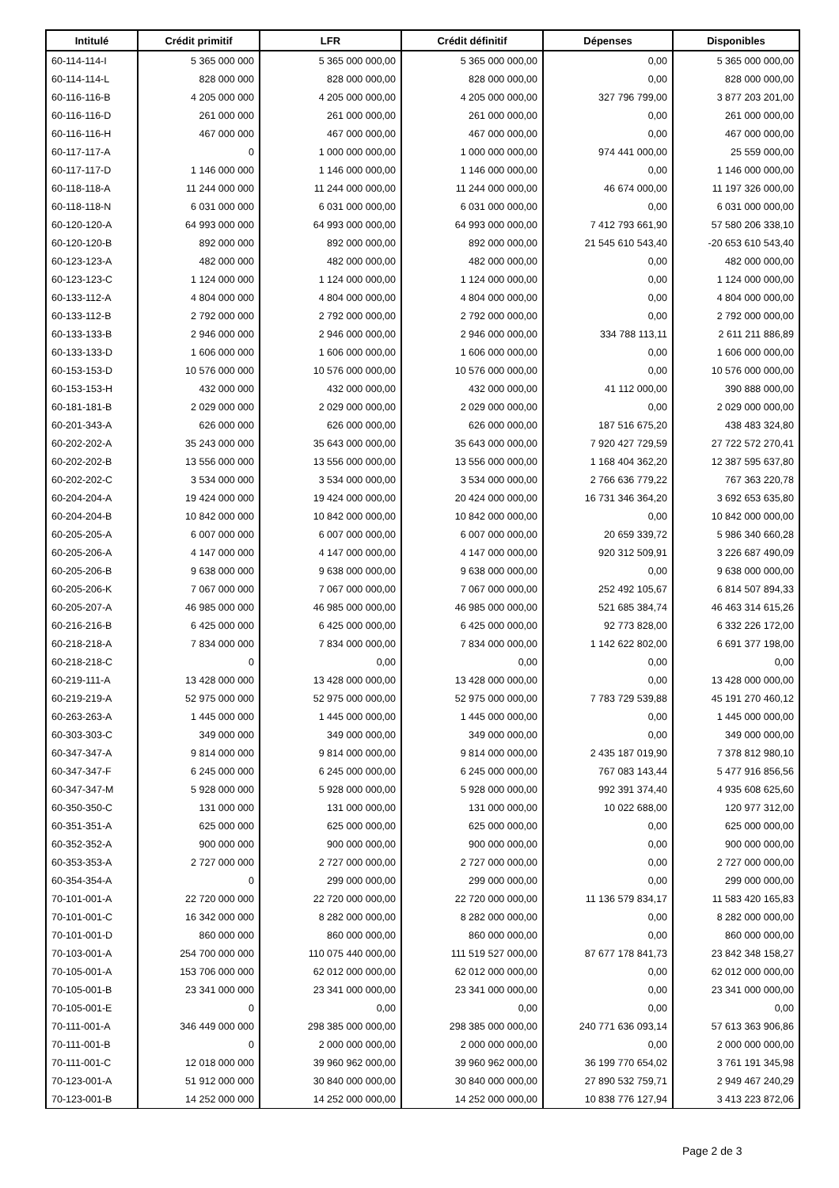| Intitulé | Crédit primitif | LFR | Crédit définitif | Dépenses | Disponibles |
| --- | --- | --- | --- | --- | --- |
| 60-114-114-I | 5 365 000 000 | 5 365 000 000,00 | 5 365 000 000,00 | 0,00 | 5 365 000 000,00 |
| 60-114-114-L | 828 000 000 | 828 000 000,00 | 828 000 000,00 | 0,00 | 828 000 000,00 |
| 60-116-116-B | 4 205 000 000 | 4 205 000 000,00 | 4 205 000 000,00 | 327 796 799,00 | 3 877 203 201,00 |
| 60-116-116-D | 261 000 000 | 261 000 000,00 | 261 000 000,00 | 0,00 | 261 000 000,00 |
| 60-116-116-H | 467 000 000 | 467 000 000,00 | 467 000 000,00 | 0,00 | 467 000 000,00 |
| 60-117-117-A | 0 | 1 000 000 000,00 | 1 000 000 000,00 | 974 441 000,00 | 25 559 000,00 |
| 60-117-117-D | 1 146 000 000 | 1 146 000 000,00 | 1 146 000 000,00 | 0,00 | 1 146 000 000,00 |
| 60-118-118-A | 11 244 000 000 | 11 244 000 000,00 | 11 244 000 000,00 | 46 674 000,00 | 11 197 326 000,00 |
| 60-118-118-N | 6 031 000 000 | 6 031 000 000,00 | 6 031 000 000,00 | 0,00 | 6 031 000 000,00 |
| 60-120-120-A | 64 993 000 000 | 64 993 000 000,00 | 64 993 000 000,00 | 7 412 793 661,90 | 57 580 206 338,10 |
| 60-120-120-B | 892 000 000 | 892 000 000,00 | 892 000 000,00 | 21 545 610 543,40 | -20 653 610 543,40 |
| 60-123-123-A | 482 000 000 | 482 000 000,00 | 482 000 000,00 | 0,00 | 482 000 000,00 |
| 60-123-123-C | 1 124 000 000 | 1 124 000 000,00 | 1 124 000 000,00 | 0,00 | 1 124 000 000,00 |
| 60-133-112-A | 4 804 000 000 | 4 804 000 000,00 | 4 804 000 000,00 | 0,00 | 4 804 000 000,00 |
| 60-133-112-B | 2 792 000 000 | 2 792 000 000,00 | 2 792 000 000,00 | 0,00 | 2 792 000 000,00 |
| 60-133-133-B | 2 946 000 000 | 2 946 000 000,00 | 2 946 000 000,00 | 334 788 113,11 | 2 611 211 886,89 |
| 60-133-133-D | 1 606 000 000 | 1 606 000 000,00 | 1 606 000 000,00 | 0,00 | 1 606 000 000,00 |
| 60-153-153-D | 10 576 000 000 | 10 576 000 000,00 | 10 576 000 000,00 | 0,00 | 10 576 000 000,00 |
| 60-153-153-H | 432 000 000 | 432 000 000,00 | 432 000 000,00 | 41 112 000,00 | 390 888 000,00 |
| 60-181-181-B | 2 029 000 000 | 2 029 000 000,00 | 2 029 000 000,00 | 0,00 | 2 029 000 000,00 |
| 60-201-343-A | 626 000 000 | 626 000 000,00 | 626 000 000,00 | 187 516 675,20 | 438 483 324,80 |
| 60-202-202-A | 35 243 000 000 | 35 643 000 000,00 | 35 643 000 000,00 | 7 920 427 729,59 | 27 722 572 270,41 |
| 60-202-202-B | 13 556 000 000 | 13 556 000 000,00 | 13 556 000 000,00 | 1 168 404 362,20 | 12 387 595 637,80 |
| 60-202-202-C | 3 534 000 000 | 3 534 000 000,00 | 3 534 000 000,00 | 2 766 636 779,22 | 767 363 220,78 |
| 60-204-204-A | 19 424 000 000 | 19 424 000 000,00 | 20 424 000 000,00 | 16 731 346 364,20 | 3 692 653 635,80 |
| 60-204-204-B | 10 842 000 000 | 10 842 000 000,00 | 10 842 000 000,00 | 0,00 | 10 842 000 000,00 |
| 60-205-205-A | 6 007 000 000 | 6 007 000 000,00 | 6 007 000 000,00 | 20 659 339,72 | 5 986 340 660,28 |
| 60-205-206-A | 4 147 000 000 | 4 147 000 000,00 | 4 147 000 000,00 | 920 312 509,91 | 3 226 687 490,09 |
| 60-205-206-B | 9 638 000 000 | 9 638 000 000,00 | 9 638 000 000,00 | 0,00 | 9 638 000 000,00 |
| 60-205-206-K | 7 067 000 000 | 7 067 000 000,00 | 7 067 000 000,00 | 252 492 105,67 | 6 814 507 894,33 |
| 60-205-207-A | 46 985 000 000 | 46 985 000 000,00 | 46 985 000 000,00 | 521 685 384,74 | 46 463 314 615,26 |
| 60-216-216-B | 6 425 000 000 | 6 425 000 000,00 | 6 425 000 000,00 | 92 773 828,00 | 6 332 226 172,00 |
| 60-218-218-A | 7 834 000 000 | 7 834 000 000,00 | 7 834 000 000,00 | 1 142 622 802,00 | 6 691 377 198,00 |
| 60-218-218-C | 0 | 0,00 | 0,00 | 0,00 | 0,00 |
| 60-219-111-A | 13 428 000 000 | 13 428 000 000,00 | 13 428 000 000,00 | 0,00 | 13 428 000 000,00 |
| 60-219-219-A | 52 975 000 000 | 52 975 000 000,00 | 52 975 000 000,00 | 7 783 729 539,88 | 45 191 270 460,12 |
| 60-263-263-A | 1 445 000 000 | 1 445 000 000,00 | 1 445 000 000,00 | 0,00 | 1 445 000 000,00 |
| 60-303-303-C | 349 000 000 | 349 000 000,00 | 349 000 000,00 | 0,00 | 349 000 000,00 |
| 60-347-347-A | 9 814 000 000 | 9 814 000 000,00 | 9 814 000 000,00 | 2 435 187 019,90 | 7 378 812 980,10 |
| 60-347-347-F | 6 245 000 000 | 6 245 000 000,00 | 6 245 000 000,00 | 767 083 143,44 | 5 477 916 856,56 |
| 60-347-347-M | 5 928 000 000 | 5 928 000 000,00 | 5 928 000 000,00 | 992 391 374,40 | 4 935 608 625,60 |
| 60-350-350-C | 131 000 000 | 131 000 000,00 | 131 000 000,00 | 10 022 688,00 | 120 977 312,00 |
| 60-351-351-A | 625 000 000 | 625 000 000,00 | 625 000 000,00 | 0,00 | 625 000 000,00 |
| 60-352-352-A | 900 000 000 | 900 000 000,00 | 900 000 000,00 | 0,00 | 900 000 000,00 |
| 60-353-353-A | 2 727 000 000 | 2 727 000 000,00 | 2 727 000 000,00 | 0,00 | 2 727 000 000,00 |
| 60-354-354-A | 0 | 299 000 000,00 | 299 000 000,00 | 0,00 | 299 000 000,00 |
| 70-101-001-A | 22 720 000 000 | 22 720 000 000,00 | 22 720 000 000,00 | 11 136 579 834,17 | 11 583 420 165,83 |
| 70-101-001-C | 16 342 000 000 | 8 282 000 000,00 | 8 282 000 000,00 | 0,00 | 8 282 000 000,00 |
| 70-101-001-D | 860 000 000 | 860 000 000,00 | 860 000 000,00 | 0,00 | 860 000 000,00 |
| 70-103-001-A | 254 700 000 000 | 110 075 440 000,00 | 111 519 527 000,00 | 87 677 178 841,73 | 23 842 348 158,27 |
| 70-105-001-A | 153 706 000 000 | 62 012 000 000,00 | 62 012 000 000,00 | 0,00 | 62 012 000 000,00 |
| 70-105-001-B | 23 341 000 000 | 23 341 000 000,00 | 23 341 000 000,00 | 0,00 | 23 341 000 000,00 |
| 70-105-001-E | 0 | 0,00 | 0,00 | 0,00 | 0,00 |
| 70-111-001-A | 346 449 000 000 | 298 385 000 000,00 | 298 385 000 000,00 | 240 771 636 093,14 | 57 613 363 906,86 |
| 70-111-001-B | 0 | 2 000 000 000,00 | 2 000 000 000,00 | 0,00 | 2 000 000 000,00 |
| 70-111-001-C | 12 018 000 000 | 39 960 962 000,00 | 39 960 962 000,00 | 36 199 770 654,02 | 3 761 191 345,98 |
| 70-123-001-A | 51 912 000 000 | 30 840 000 000,00 | 30 840 000 000,00 | 27 890 532 759,71 | 2 949 467 240,29 |
| 70-123-001-B | 14 252 000 000 | 14 252 000 000,00 | 14 252 000 000,00 | 10 838 776 127,94 | 3 413 223 872,06 |
Page 2 de 3